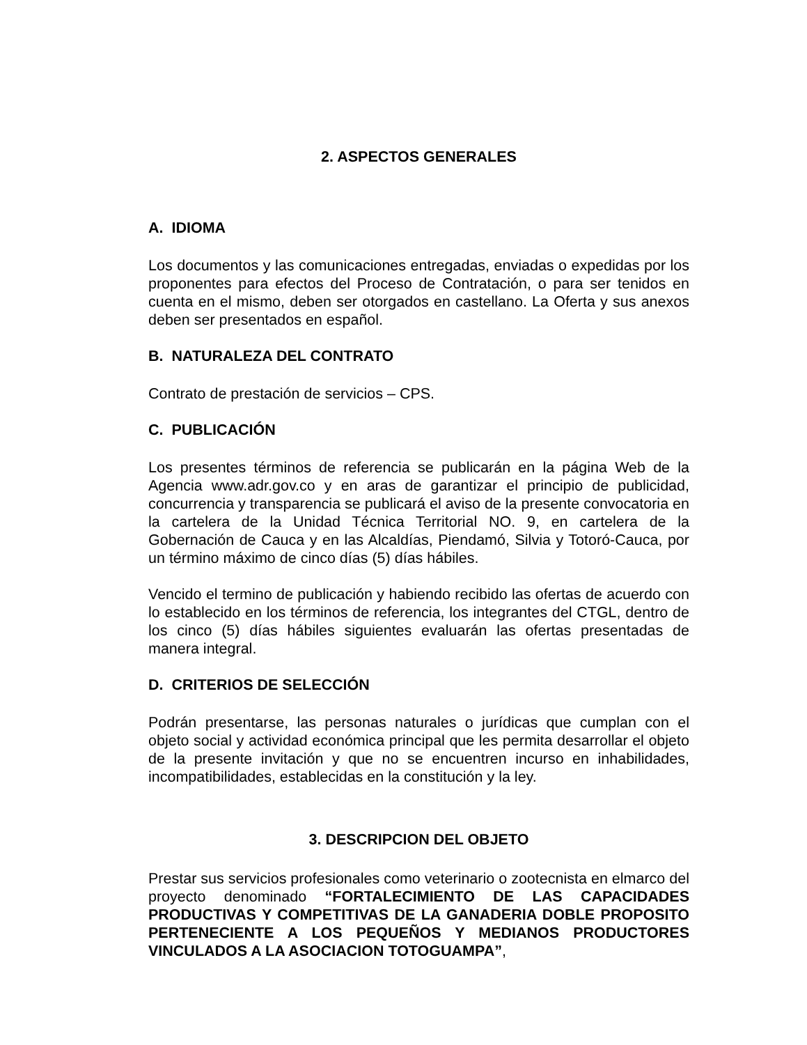2. ASPECTOS GENERALES
A. IDIOMA
Los documentos y las comunicaciones entregadas, enviadas o expedidas por los proponentes para efectos del Proceso de Contratación, o para ser tenidos en cuenta en el mismo, deben ser otorgados en castellano. La Oferta y sus anexos deben ser presentados en español.
B. NATURALEZA DEL CONTRATO
Contrato de prestación de servicios – CPS.
C. PUBLICACIÓN
Los presentes términos de referencia se publicarán en la página Web de la Agencia www.adr.gov.co y en aras de garantizar el principio de publicidad, concurrencia y transparencia se publicará el aviso de la presente convocatoria en la cartelera de la Unidad Técnica Territorial NO. 9, en cartelera de la Gobernación de Cauca y en las Alcaldías, Piendamó, Silvia y Totoró-Cauca, por un término máximo de cinco días (5) días hábiles.
Vencido el termino de publicación y habiendo recibido las ofertas de acuerdo con lo establecido en los términos de referencia, los integrantes del CTGL, dentro de los cinco (5) días hábiles siguientes evaluarán las ofertas presentadas de manera integral.
D. CRITERIOS DE SELECCIÓN
Podrán presentarse, las personas naturales o jurídicas que cumplan con el objeto social y actividad económica principal que les permita desarrollar el objeto de la presente invitación y que no se encuentren incurso en inhabilidades, incompatibilidades, establecidas en la constitución y la ley.
3. DESCRIPCION DEL OBJETO
Prestar sus servicios profesionales como veterinario o zootecnista en elmarco del proyecto denominado “FORTALECIMIENTO DE LAS CAPACIDADES PRODUCTIVAS Y COMPETITIVAS DE LA GANADERIA DOBLE PROPOSITO PERTENECIENTE A LOS PEQUEÑOS Y MEDIANOS PRODUCTORES VINCULADOS A LA ASOCIACION TOTOGUAMPA”,